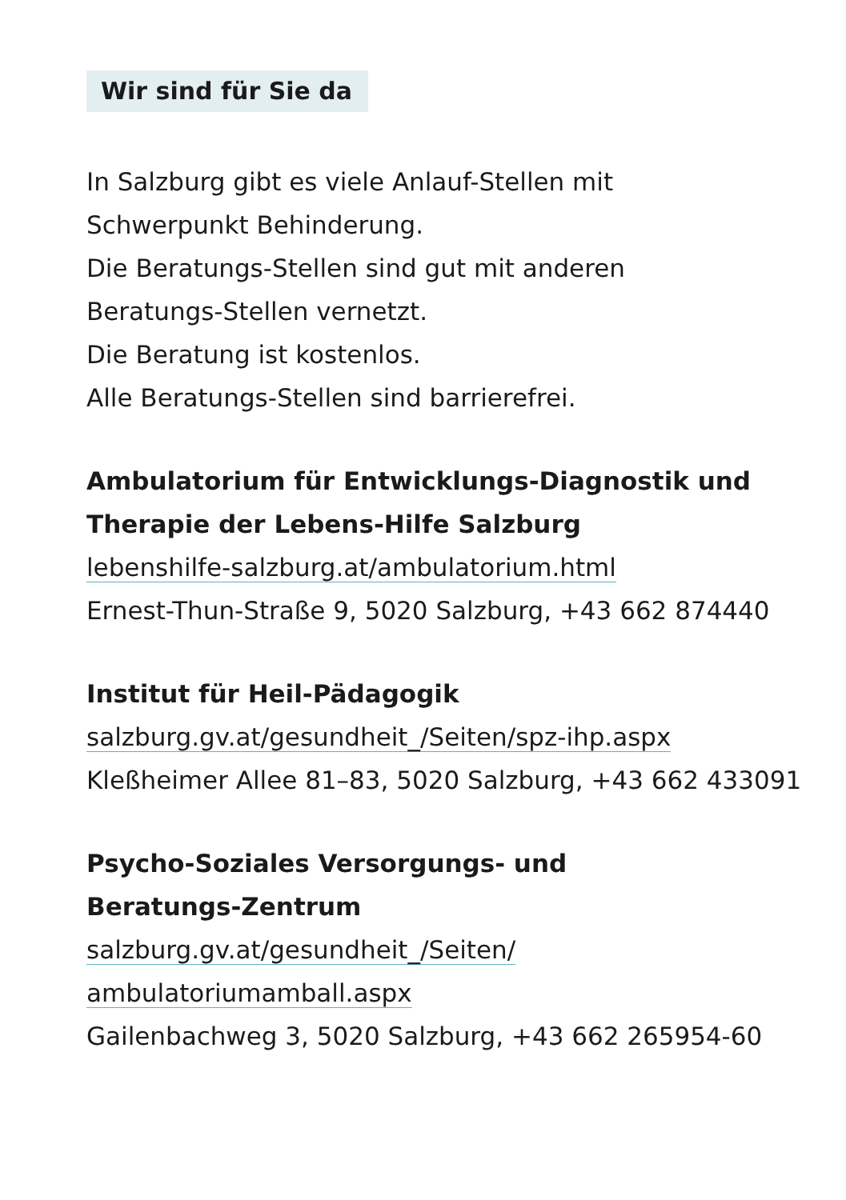Wir sind für Sie da
In Salzburg gibt es viele Anlauf-Stellen mit
Schwerpunkt Behinderung.
Die Beratungs-Stellen sind gut mit anderen
Beratungs-Stellen vernetzt.
Die Beratung ist kostenlos.
Alle Beratungs-Stellen sind barrierefrei.
Ambulatorium für Entwicklungs-Diagnostik und
Therapie der Lebens-Hilfe Salzburg
lebenshilfe-salzburg.at/ambulatorium.html
Ernest-Thun-Straße 9, 5020 Salzburg, +43 662 874440
Institut für Heil-Pädagogik
salzburg.gv.at/gesundheit_/Seiten/spz-ihp.aspx
Kleßheimer Allee 81–83, 5020 Salzburg, +43 662 433091
Psycho-Soziales Versorgungs- und
Beratungs-Zentrum
salzburg.gv.at/gesundheit_/Seiten/
ambulatoriumamball.aspx
Gailenbachweg 3, 5020 Salzburg, +43 662 265954-60